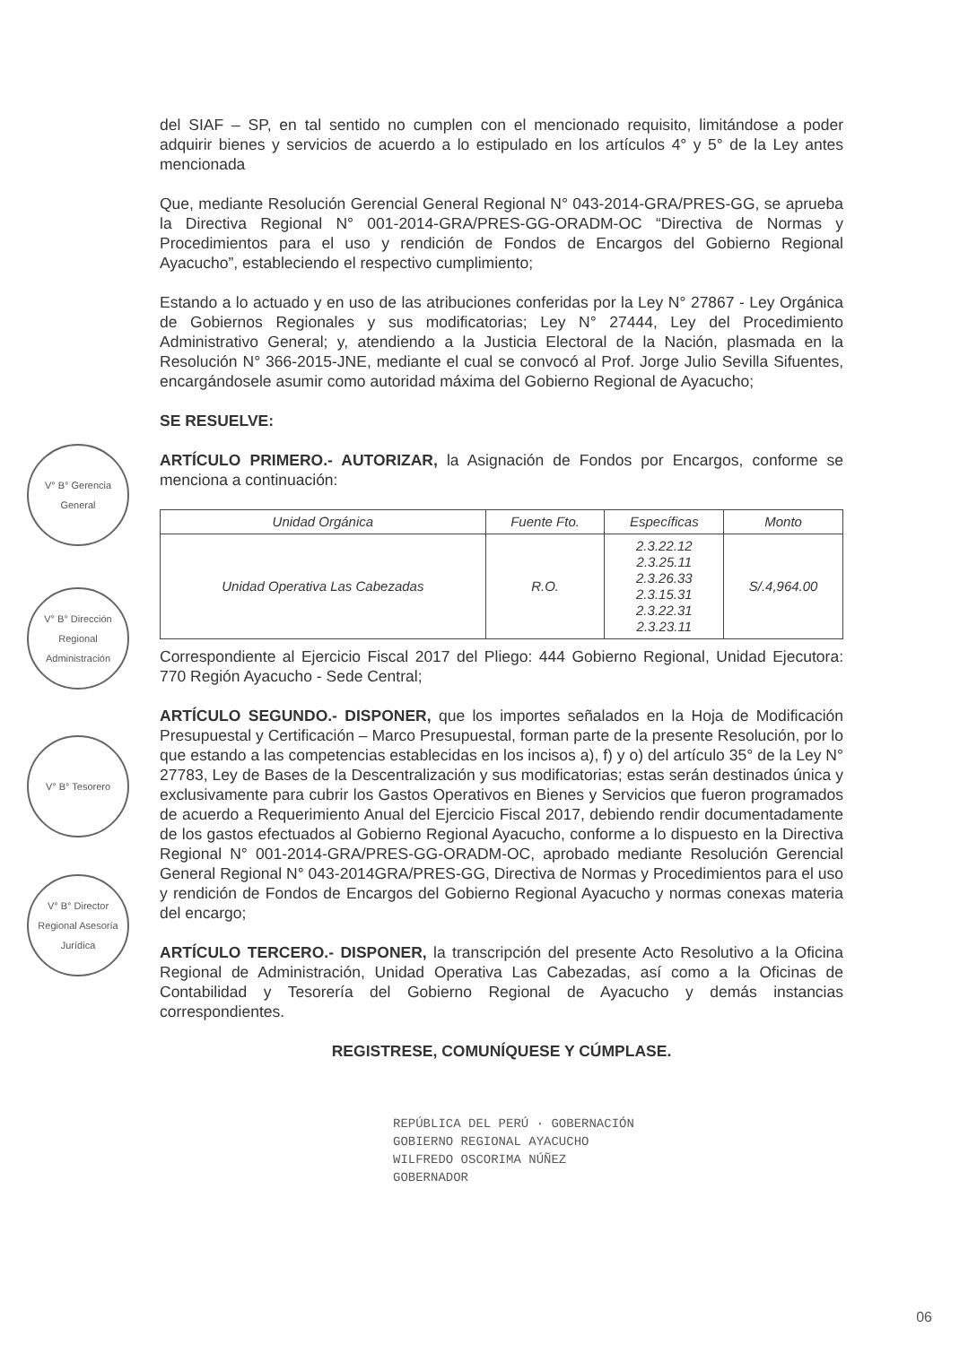V° B° Gerencia General
V° B° Dirección Regional Administración
V° B° Tesorero
V° B° Director Regional Asesoría Jurídica
del SIAF – SP, en tal sentido no cumplen con el mencionado requisito, limitándose a poder adquirir bienes y servicios de acuerdo a lo estipulado en los artículos 4° y 5° de la Ley antes mencionada
Que, mediante Resolución Gerencial General Regional N° 043-2014-GRA/PRES-GG, se aprueba la Directiva Regional N° 001-2014-GRA/PRES-GG-ORADM-OC “Directiva de Normas y Procedimientos para el uso y rendición de Fondos de Encargos del Gobierno Regional Ayacucho”, estableciendo el respectivo cumplimiento;
Estando a lo actuado y en uso de las atribuciones conferidas por la Ley N° 27867 - Ley Orgánica de Gobiernos Regionales y sus modificatorias; Ley N° 27444, Ley del Procedimiento Administrativo General; y, atendiendo a la Justicia Electoral de la Nación, plasmada en la Resolución N° 366-2015-JNE, mediante el cual se convocó al Prof. Jorge Julio Sevilla Sifuentes, encargándosele asumir como autoridad máxima del Gobierno Regional de Ayacucho;
SE RESUELVE:
ARTÍCULO PRIMERO.- AUTORIZAR, la Asignación de Fondos por Encargos, conforme se menciona a continuación:
| Unidad Orgánica | Fuente Fto. | Específicas | Monto |
| --- | --- | --- | --- |
| Unidad Operativa Las Cabezadas | R.O. | 2.3.22.12 2.3.25.11 2.3.26.33 2.3.15.31 2.3.22.31 2.3.23.11 | S/.4,964.00 |
Correspondiente al Ejercicio Fiscal 2017 del Pliego: 444 Gobierno Regional, Unidad Ejecutora: 770 Región Ayacucho - Sede Central;
ARTÍCULO SEGUNDO.- DISPONER, que los importes señalados en la Hoja de Modificación Presupuestal y Certificación – Marco Presupuestal, forman parte de la presente Resolución, por lo que estando a las competencias establecidas en los incisos a), f) y o) del artículo 35° de la Ley N° 27783, Ley de Bases de la Descentralización y sus modificatorias; estas serán destinados única y exclusivamente para cubrir los Gastos Operativos en Bienes y Servicios que fueron programados de acuerdo a Requerimiento Anual del Ejercicio Fiscal 2017, debiendo rendir documentadamente de los gastos efectuados al Gobierno Regional Ayacucho, conforme a lo dispuesto en la Directiva Regional N° 001-2014-GRA/PRES-GG-ORADM-OC, aprobado mediante Resolución Gerencial General Regional N° 043-2014GRA/PRES-GG, Directiva de Normas y Procedimientos para el uso y rendición de Fondos de Encargos del Gobierno Regional Ayacucho y normas conexas materia del encargo;
ARTÍCULO TERCERO.- DISPONER, la transcripción del presente Acto Resolutivo a la Oficina Regional de Administración, Unidad Operativa Las Cabezadas, así como a la Oficinas de Contabilidad y Tesorería del Gobierno Regional de Ayacucho y demás instancias correspondientes.
REGISTRESE, COMUNÍQUESE Y CÚMPLASE.
REPÚBLICA DEL PERÚ · GOBERNACIÓN
GOBIERNO REGIONAL AYACUCHO
WILFREDO OSCORIMA NÚÑEZ
GOBERNADOR
06